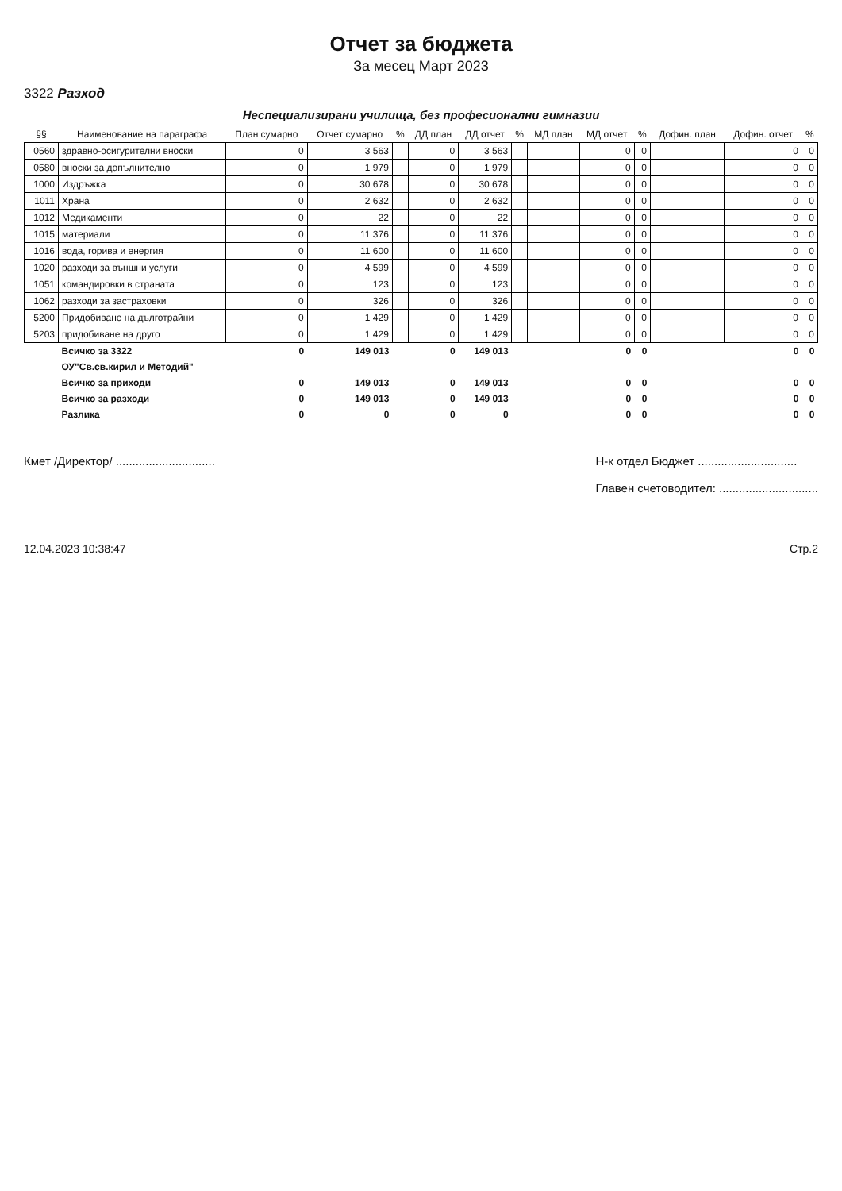Отчет за бюджета
За месец Март 2023
3322 Разход
Неспециализирани училища, без професионални гимназии
| §§ | Наименование на параграфа | План сумарно | Отчет сумарно | % | ДД план | ДД отчет | % | МД план | МД отчет | % | Дофин. план | Дофин. отчет | % |
| --- | --- | --- | --- | --- | --- | --- | --- | --- | --- | --- | --- | --- | --- |
| 0560 | здравно-осигурителни вноски | 0 | 3 563 | | 0 | 3 563 | | | 0 | 0 | | 0 | 0 |
| 0580 | вноски за допълнително | 0 | 1 979 | | 0 | 1 979 | | | 0 | 0 | | 0 | 0 |
| 1000 | Издръжка | 0 | 30 678 | | 0 | 30 678 | | | 0 | 0 | | 0 | 0 |
| 1011 | Храна | 0 | 2 632 | | 0 | 2 632 | | | 0 | 0 | | 0 | 0 |
| 1012 | Медикаменти | 0 | 22 | | 0 | 22 | | | 0 | 0 | | 0 | 0 |
| 1015 | материали | 0 | 11 376 | | 0 | 11 376 | | | 0 | 0 | | 0 | 0 |
| 1016 | вода, горива и енергия | 0 | 11 600 | | 0 | 11 600 | | | 0 | 0 | | 0 | 0 |
| 1020 | разходи за външни услуги | 0 | 4 599 | | 0 | 4 599 | | | 0 | 0 | | 0 | 0 |
| 1051 | командировки в страната | 0 | 123 | | 0 | 123 | | | 0 | 0 | | 0 | 0 |
| 1062 | разходи за застраховки | 0 | 326 | | 0 | 326 | | | 0 | 0 | | 0 | 0 |
| 5200 | Придобиване на дълготрайни | 0 | 1 429 | | 0 | 1 429 | | | 0 | 0 | | 0 | 0 |
| 5203 | придобиване на друго | 0 | 1 429 | | 0 | 1 429 | | | 0 | 0 | | 0 | 0 |
| | Всичко за 3322 | 0 | 149 013 | | 0 | 149 013 | | | 0 | 0 | | 0 | 0 |
| | ОУ"Св.св.кирил и Методий" | | | | | | | | | | | | |
| | Всичко за приходи | 0 | 149 013 | | 0 | 149 013 | | | 0 | 0 | | 0 | 0 |
| | Всичко за разходи | 0 | 149 013 | | 0 | 149 013 | | | 0 | 0 | | 0 | 0 |
| | Разлика | 0 | 0 | | 0 | 0 | | | 0 | 0 | | 0 | 0 |
Кмет /Директор/ ..............................
Н-к отдел Бюджет ..............................
Главен счетоводител: ..............................
12.04.2023 10:38:47 Стр.2